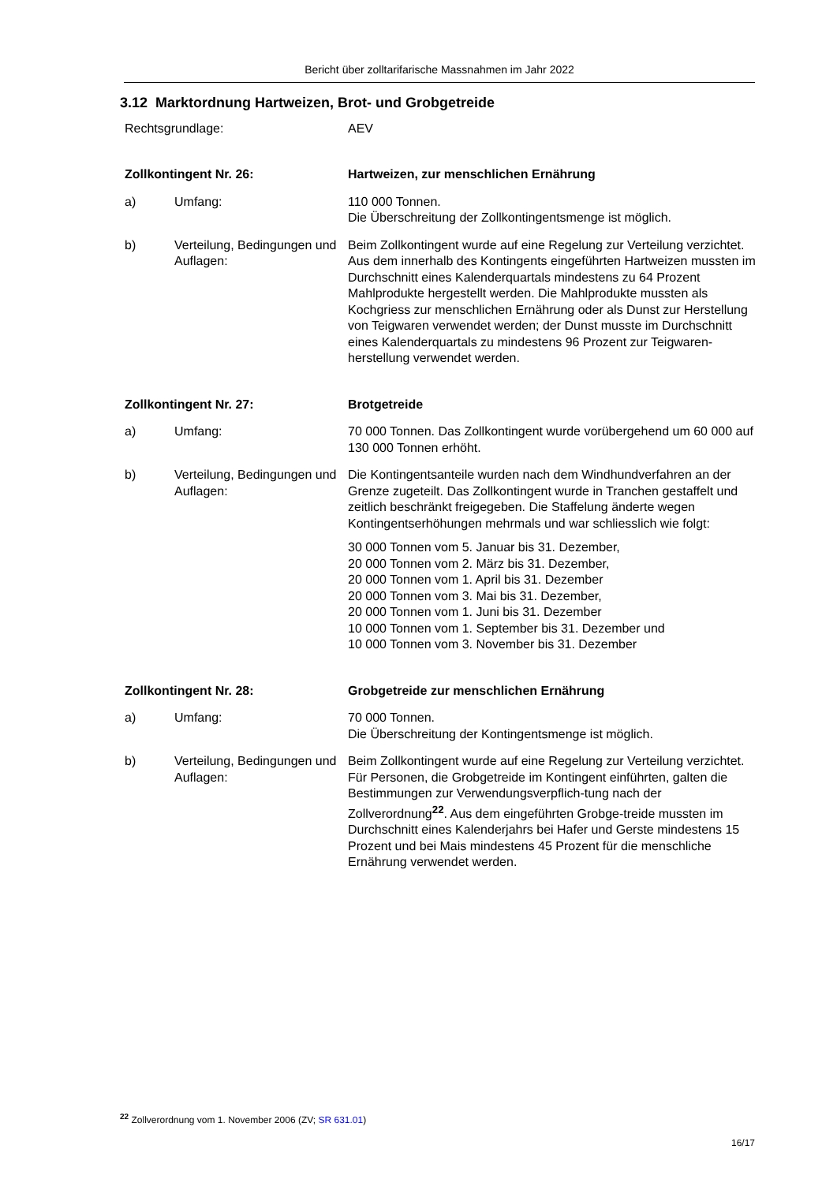Bericht über zolltarifarische Massnahmen im Jahr 2022
3.12 Marktordnung Hartweizen, Brot- und Grobgetreide
Rechtsgrundlage: AEV
Zollkontingent Nr. 26: Hartweizen, zur menschlichen Ernährung
a) Umfang: 110 000 Tonnen.
Die Überschreitung der Zollkontingentsmenge ist möglich.
b) Verteilung, Bedingungen und Auflagen:
Beim Zollkontingent wurde auf eine Regelung zur Verteilung verzichtet. Aus dem innerhalb des Kontingents eingeführten Hartweizen mussten im Durchschnitt eines Kalenderquartals mindestens zu 64 Prozent Mahlprodukte hergestellt werden. Die Mahlprodukte mussten als Kochgriess zur menschlichen Ernährung oder als Dunst zur Herstellung von Teigwaren verwendet werden; der Dunst musste im Durchschnitt eines Kalenderquartals zu mindestens 96 Prozent zur Teigwaren-herstellung verwendet werden.
Zollkontingent Nr. 27: Brotgetreide
a) Umfang: 70 000 Tonnen. Das Zollkontingent wurde vorübergehend um 60 000 auf 130 000 Tonnen erhöht.
b) Verteilung, Bedingungen und Auflagen:
Die Kontingentsanteile wurden nach dem Windhundverfahren an der Grenze zugeteilt. Das Zollkontingent wurde in Tranchen gestaffelt und zeitlich beschränkt freigegeben. Die Staffelung änderte wegen Kontingentserhöhungen mehrmals und war schliesslich wie folgt:
30 000 Tonnen vom 5. Januar bis 31. Dezember,
20 000 Tonnen vom 2. März bis 31. Dezember,
20 000 Tonnen vom 1. April bis 31. Dezember
20 000 Tonnen vom 3. Mai bis 31. Dezember,
20 000 Tonnen vom 1. Juni bis 31. Dezember
10 000 Tonnen vom 1. September bis 31. Dezember und
10 000 Tonnen vom 3. November bis 31. Dezember
Zollkontingent Nr. 28: Grobgetreide zur menschlichen Ernährung
a) Umfang: 70 000 Tonnen.
Die Überschreitung der Kontingentsmenge ist möglich.
b) Verteilung, Bedingungen und Auflagen:
Beim Zollkontingent wurde auf eine Regelung zur Verteilung verzichtet. Für Personen, die Grobgetreide im Kontingent einführten, galten die Bestimmungen zur Verwendungsverpflich-tung nach der Zollverordnung<sup>22</sup>. Aus dem eingeführten Grobge-treide mussten im Durchschnitt eines Kalenderjahrs bei Hafer und Gerste mindestens 15 Prozent und bei Mais mindestens 45 Prozent für die menschliche Ernährung verwendet werden.
<sup>22</sup> Zollverordnung vom 1. November 2006 (ZV; SR 631.01)
16/17